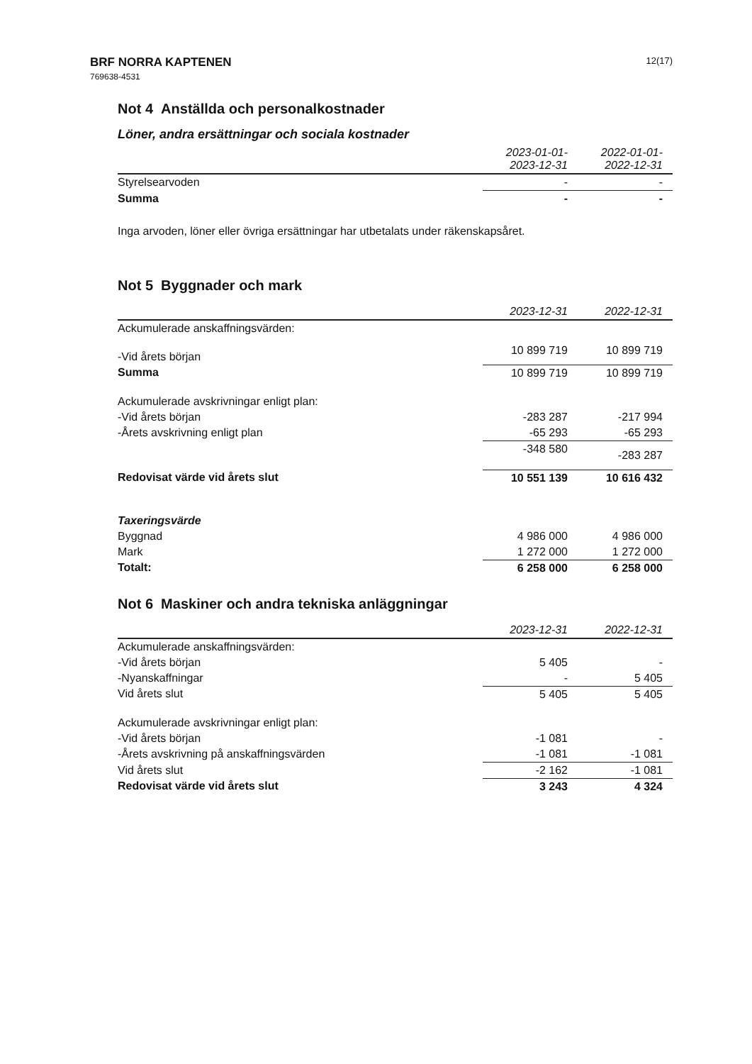BRF NORRA KAPTENEN
769638-4531
12(17)
Not 4 Anställda och personalkostnader
Löner, andra ersättningar och sociala kostnader
| | 2023-01-01- 2023-12-31 | 2022-01-01- 2022-12-31 |
| --- | --- | --- |
| Styrelsearvoden | - | - |
| Summa | - | - |
Inga arvoden, löner eller övriga ersättningar har utbetalats under räkenskapsåret.
Not 5 Byggnader och mark
| | 2023-12-31 | 2022-12-31 |
| --- | --- | --- |
| Ackumulerade anskaffningsvärden: | | |
| -Vid årets början | 10 899 719 | 10 899 719 |
| Summa | 10 899 719 | 10 899 719 |
| Ackumulerade avskrivningar enligt plan: | | |
| -Vid årets början | -283 287 | -217 994 |
| -Årets avskrivning enligt plan | -65 293 | -65 293 |
| | -348 580 | -283 287 |
| Redovisat värde vid årets slut | 10 551 139 | 10 616 432 |
| Taxeringsvärde | | |
| Byggnad | 4 986 000 | 4 986 000 |
| Mark | 1 272 000 | 1 272 000 |
| Totalt: | 6 258 000 | 6 258 000 |
Not 6 Maskiner och andra tekniska anläggningar
| | 2023-12-31 | 2022-12-31 |
| --- | --- | --- |
| Ackumulerade anskaffningsvärden: | | |
| -Vid årets början | 5 405 | - |
| -Nyanskaffningar | - | 5 405 |
| Vid årets slut | 5 405 | 5 405 |
| Ackumulerade avskrivningar enligt plan: | | |
| -Vid årets början | -1 081 | - |
| -Årets avskrivning på anskaffningsvärden | -1 081 | -1 081 |
| Vid årets slut | -2 162 | -1 081 |
| Redovisat värde vid årets slut | 3 243 | 4 324 |